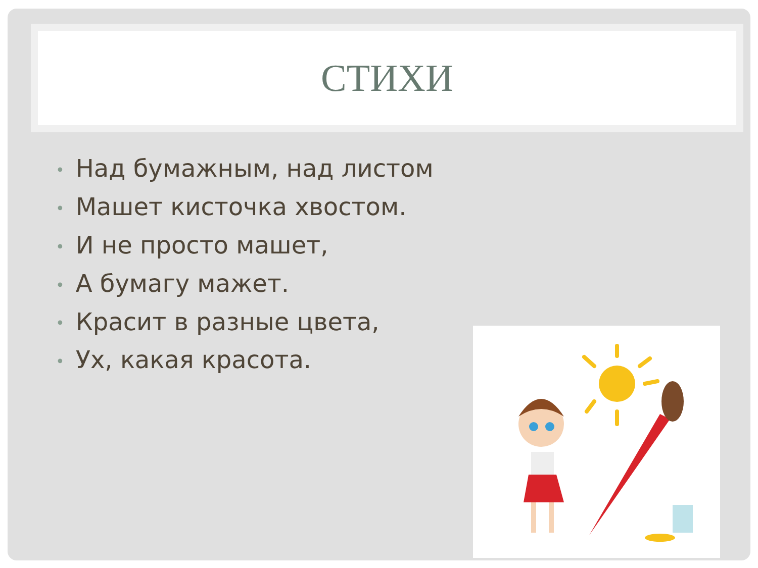СТИХИ
• Над бумажным, над листом
• Машет кисточка хвостом.
• И не просто машет,
• А бумагу мажет.
• Красит в разные цвета,
• Ух, какая красота.